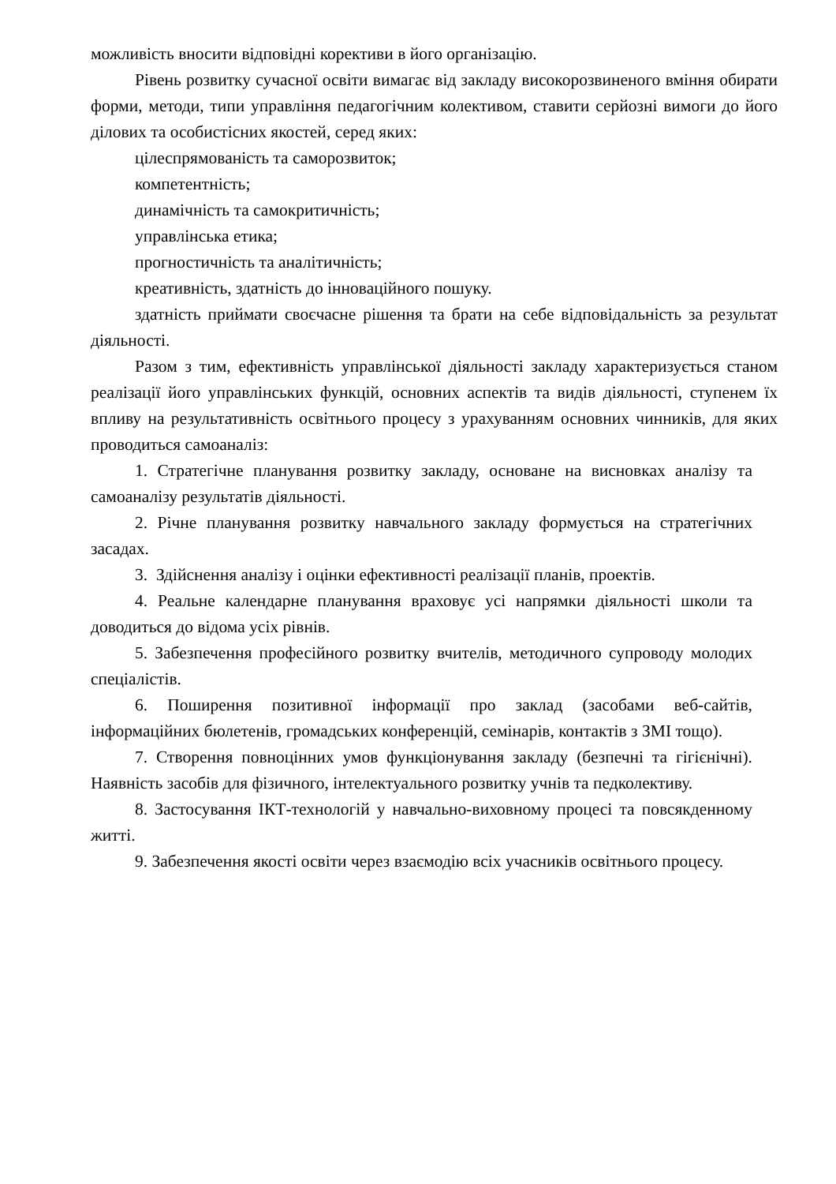можливість вносити відповідні корективи в його організацію.
Рівень розвитку сучасної освіти вимагає від закладу високорозвиненого вміння обирати форми, методи, типи управління педагогічним колективом, ставити серйозні вимоги до його ділових та особистісних якостей, серед яких:
цілеспрямованість та саморозвиток;
компетентність;
динамічність та самокритичність;
управлінська етика;
прогностичність та аналітичність;
креативність, здатність до інноваційного пошуку.
здатність приймати своєчасне рішення та брати на себе відповідальність за результат діяльності.
Разом з тим, ефективність управлінської діяльності закладу характеризується станом реалізації його управлінських функцій, основних аспектів та видів діяльності, ступенем їх впливу на результативність освітнього процесу з урахуванням основних чинників, для яких проводиться самоаналіз:
1. Стратегічне планування розвитку закладу, основане на висновках аналізу та самоаналізу результатів діяльності.
2. Річне планування розвитку навчального закладу формується на стратегічних засадах.
3. Здійснення аналізу і оцінки ефективності реалізації планів, проектів.
4. Реальне календарне планування враховує усі напрямки діяльності школи та доводиться до відома усіх рівнів.
5. Забезпечення професійного розвитку вчителів, методичного супроводу молодих спеціалістів.
6. Поширення позитивної інформації про заклад (засобами веб-сайтів, інформаційних бюлетенів, громадських конференцій, семінарів, контактів з ЗМІ тощо).
7. Створення повноцінних умов функціонування закладу (безпечні та гігієнічні). Наявність засобів для фізичного, інтелектуального розвитку учнів та педколективу.
8. Застосування ІКТ-технологій у навчально-виховному процесі та повсякденному житті.
9. Забезпечення якості освіти через взаємодію всіх учасників освітнього процесу.